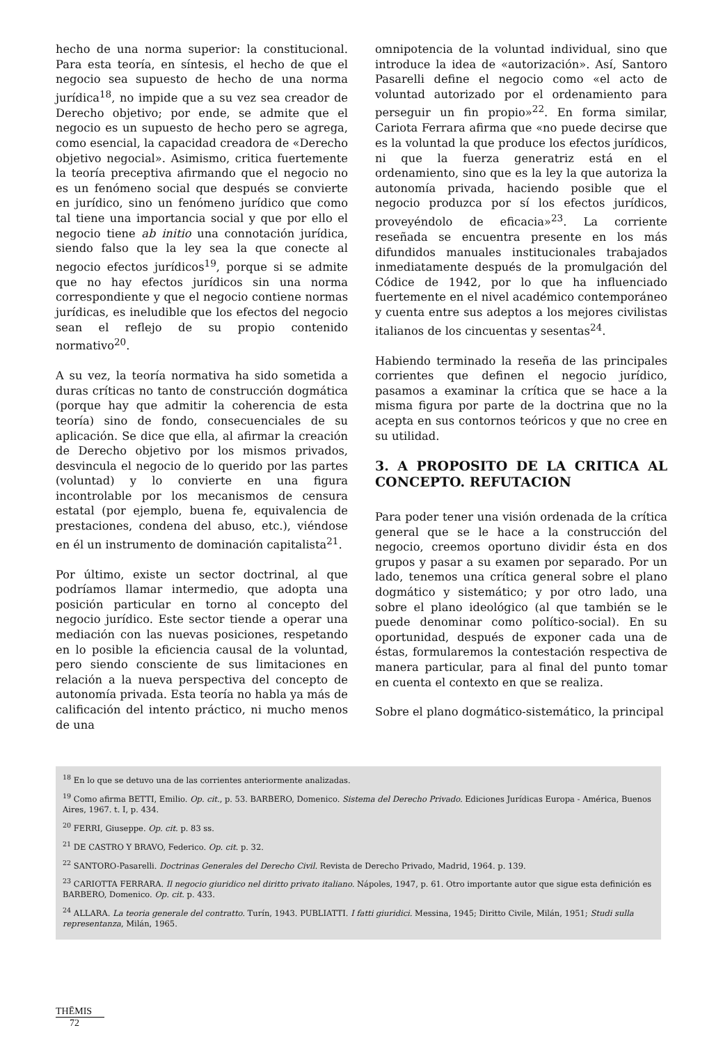hecho de una norma superior: la constitucional. Para esta teoría, en síntesis, el hecho de que el negocio sea supuesto de hecho de una norma jurídica<sup>18</sup>, no impide que a su vez sea creador de Derecho objetivo; por ende, se admite que el negocio es un supuesto de hecho pero se agrega, como esencial, la capacidad creadora de «Derecho objetivo negocial». Asimismo, critica fuertemente la teoría preceptiva afirmando que el negocio no es un fenómeno social que después se convierte en jurídico, sino un fenómeno jurídico que como tal tiene una importancia social y que por ello el negocio tiene ab initio una connotación jurídica, siendo falso que la ley sea la que conecte al negocio efectos jurídicos<sup>19</sup>, porque si se admite que no hay efectos jurídicos sin una norma correspondiente y que el negocio contiene normas jurídicas, es ineludible que los efectos del negocio sean el reflejo de su propio contenido normativo<sup>20</sup>.
A su vez, la teoría normativa ha sido sometida a duras críticas no tanto de construcción dogmática (porque hay que admitir la coherencia de esta teoría) sino de fondo, consecuenciales de su aplicación. Se dice que ella, al afirmar la creación de Derecho objetivo por los mismos privados, desvincula el negocio de lo querido por las partes (voluntad) y lo convierte en una figura incontrolable por los mecanismos de censura estatal (por ejemplo, buena fe, equivalencia de prestaciones, condena del abuso, etc.), viéndose en él un instrumento de dominación capitalista<sup>21</sup>.
Por último, existe un sector doctrinal, al que podríamos llamar intermedio, que adopta una posición particular en torno al concepto del negocio jurídico. Este sector tiende a operar una mediación con las nuevas posiciones, respetando en lo posible la eficiencia causal de la voluntad, pero siendo consciente de sus limitaciones en relación a la nueva perspectiva del concepto de autonomía privada. Esta teoría no habla ya más de calificación del intento práctico, ni mucho menos de una
omnipotencia de la voluntad individual, sino que introduce la idea de «autorización». Así, Santoro Pasarelli define el negocio como «el acto de voluntad autorizado por el ordenamiento para perseguir un fin propio»<sup>22</sup>. En forma similar, Cariota Ferrara afirma que «no puede decirse que es la voluntad la que produce los efectos jurídicos, ni que la fuerza generatriz está en el ordenamiento, sino que es la ley la que autoriza la autonomía privada, haciendo posible que el negocio produzca por sí los efectos jurídicos, proveyéndolo de eficacia»<sup>23</sup>. La corriente reseñada se encuentra presente en los más difundidos manuales institucionales trabajados inmediatamente después de la promulgación del Códice de 1942, por lo que ha influenciado fuertemente en el nivel académico contemporáneo y cuenta entre sus adeptos a los mejores civilistas italianos de los cincuentas y sesentas<sup>24</sup>.
Habiendo terminado la reseña de las principales corrientes que definen el negocio jurídico, pasamos a examinar la crítica que se hace a la misma figura por parte de la doctrina que no la acepta en sus contornos teóricos y que no cree en su utilidad.
3. A PROPOSITO DE LA CRITICA AL CONCEPTO. REFUTACION
Para poder tener una visión ordenada de la crítica general que se le hace a la construcción del negocio, creemos oportuno dividir ésta en dos grupos y pasar a su examen por separado. Por un lado, tenemos una crítica general sobre el plano dogmático y sistemático; y por otro lado, una sobre el plano ideológico (al que también se le puede denominar como político-social). En su oportunidad, después de exponer cada una de éstas, formularemos la contestación respectiva de manera particular, para al final del punto tomar en cuenta el contexto en que se realiza.
Sobre el plano dogmático-sistemático, la principal
<sup>18</sup> En lo que se detuvo una de las corrientes anteriormente analizadas.
<sup>19</sup> Como afirma BETTI, Emilio. Op. cit., p. 53. BARBERO, Domenico. Sistema del Derecho Privado. Ediciones Jurídicas Europa - América, Buenos Aires, 1967. t. I, p. 434.
<sup>20</sup> FERRI, Giuseppe. Op. cit. p. 83 ss.
<sup>21</sup> DE CASTRO Y BRAVO, Federico. Op. cit. p. 32.
<sup>22</sup> SANTORO-Pasarelli. Doctrinas Generales del Derecho Civil. Revista de Derecho Privado, Madrid, 1964. p. 139.
<sup>23</sup> CARIOTTA FERRARA. Il negocio giuridico nel diritto privato italiano. Nápoles, 1947, p. 61. Otro importante autor que sigue esta definición es BARBERO, Domenico. Op. cit. p. 433.
<sup>24</sup> ALLARA. La teoria generale del contratto. Turín, 1943. PUBLIATTI. I fatti giuridici. Messina, 1945; Diritto Civile, Milán, 1951; Studi sulla representanza, Milán, 1965.
THĒMIS
72